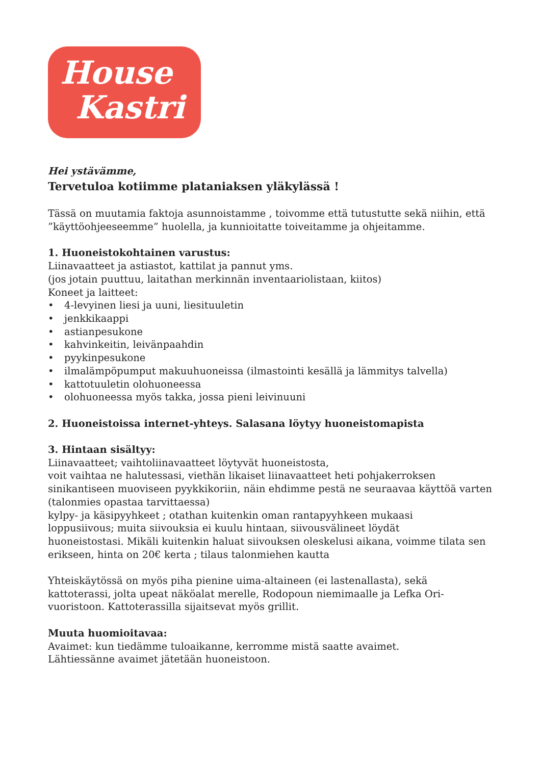House
Kastri
Hei ystävämme,
Tervetuloa kotiimme plataniaksen yläkylässä !
Tässä on muutamia faktoja asunnoistamme , toivomme että tutustutte sekä niihin, että ”käyttöohjeeseemme” huolella, ja kunnioitatte toiveitamme ja ohjeitamme.
1. Huoneistokohtainen varustus:
Liinavaatteet ja astiastot, kattilat ja pannut yms.
(jos jotain puuttuu, laitathan merkinnän inventaariolistaan, kiitos)
Koneet ja laitteet:
• 4-levyinen liesi ja uuni, liesituuletin
• jenkkikaappi
• astianpesukone
• kahvinkeitin, leivänpaahdin
• pyykinpesukone
• ilmalämpöpumput makuuhuoneissa (ilmastointi kesällä ja lämmitys talvella)
• kattotuuletin olohuoneessa
• olohuoneessa myös takka, jossa pieni leivinuuni
2. Huoneistoissa internet-yhteys. Salasana löytyy huoneistomapista
3. Hintaan sisältyy:
Liinavaatteet; vaihtoliinavaatteet löytyvät huoneistosta,
voit vaihtaa ne halutessasi, viethän likaiset liinavaatteet heti pohjakerroksen sinikantiseen muoviseen pyykkikoriin, näin ehdimme pestä ne seuraavaa käyttöä varten
(talonmies opastaa tarvittaessa)
kylpy- ja käsipyyhkeet ; otathan kuitenkin oman rantapyyhkeen mukaasi
loppusiivous; muita siivouksia ei kuulu hintaan, siivousvälineet löydät
huoneistostasi. Mikäli kuitenkin haluat siivouksen oleskelusi aikana, voimme tilata sen erikseen, hinta on 20€ kerta ; tilaus talonmiehen kautta
Yhteiskäytössä on myös piha pienine uima-altaineen (ei lastenallasta), sekä kattoterassi, jolta upeat näköalat merelle, Rodopoun niemimaalle ja Lefka Ori-vuoristoon. Kattoterassilla sijaitsevat myös grillit.
Muuta huomioitavaa:
Avaimet: kun tiedämme tuloaikanne, kerromme mistä saatte avaimet.
Lähtiessänne avaimet jätetään huoneistoon.